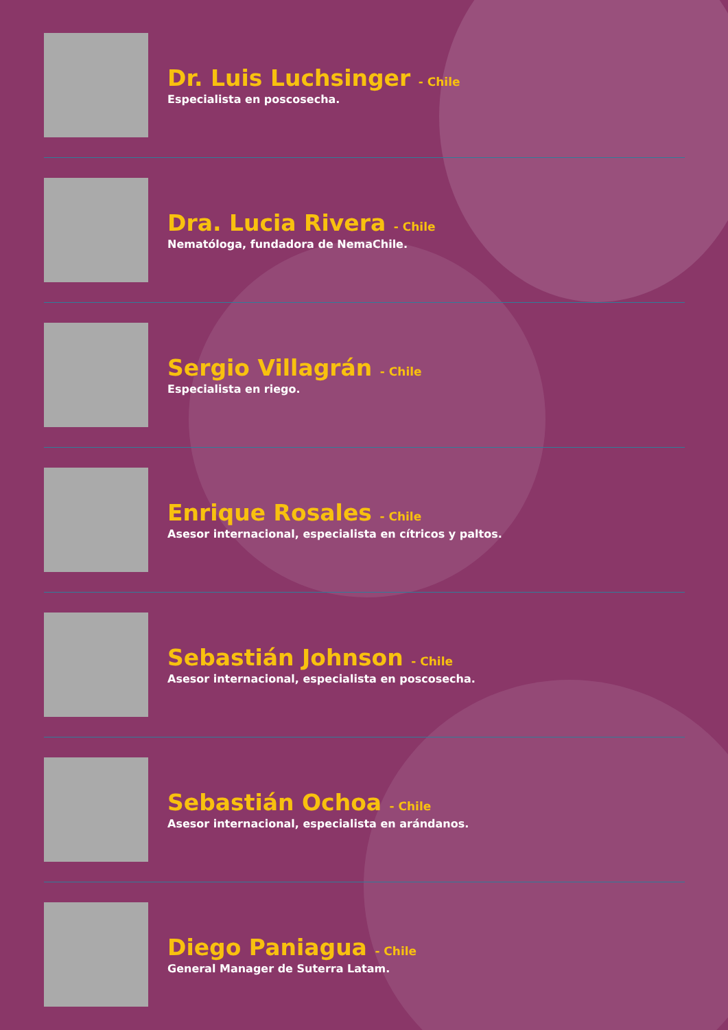Dr. Luis Luchsinger - Chile
Especialista en poscosecha.
Dra. Lucia Rivera - Chile
Nematóloga, fundadora de NemaChile.
Sergio Villagrán - Chile
Especialista en riego.
Enrique Rosales - Chile
Asesor internacional, especialista en cítricos y paltos.
Sebastián Johnson - Chile
Asesor internacional, especialista en poscosecha.
Sebastián Ochoa - Chile
Asesor internacional, especialista en arándanos.
Diego Paniagua - Chile
General Manager de Suterra Latam.